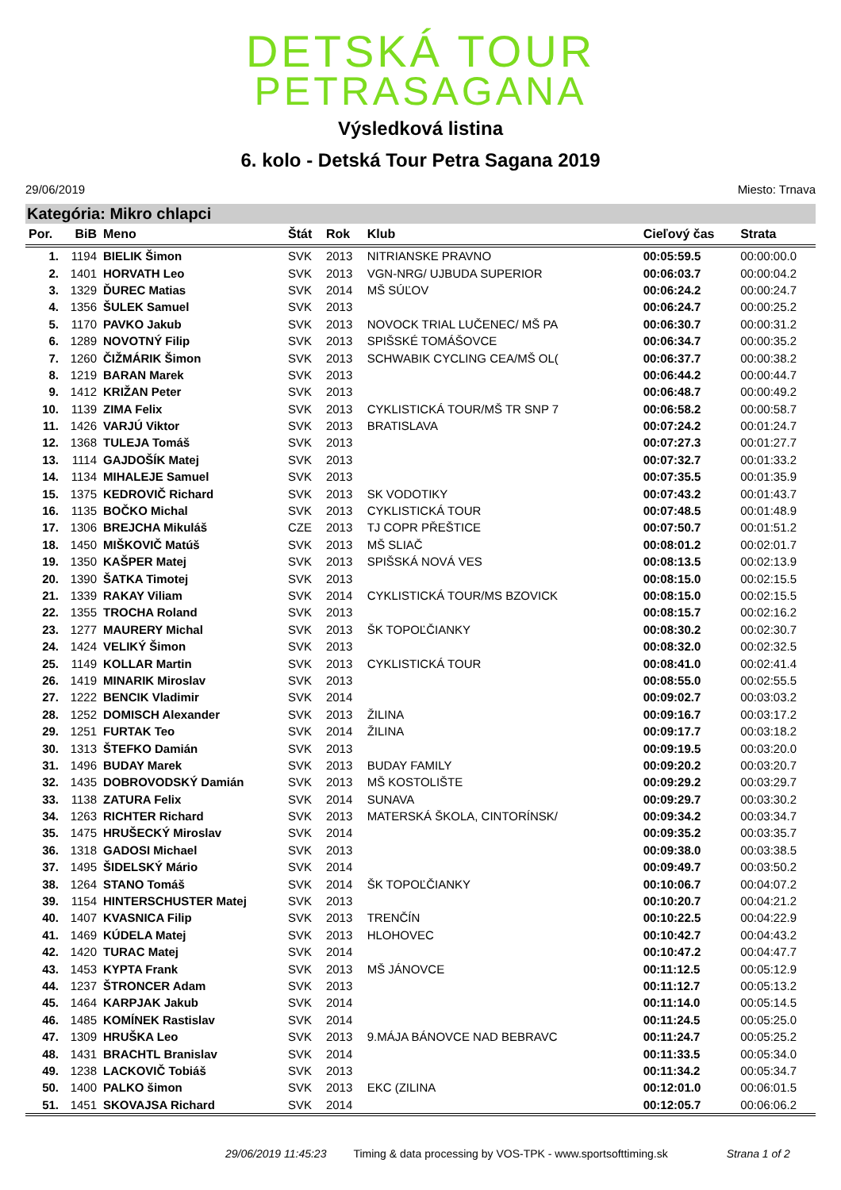DETSKÁ TOUR
PETRASAGANA
Výsledková listina
6. kolo - Detská Tour Petra Sagana 2019
29/06/2019 Miesto: Trnava
Kategória: Mikro chlapci
| Por. | BiB | Meno | Štát | Rok | Klub | Cieľový čas | Strata |
| --- | --- | --- | --- | --- | --- | --- | --- |
| 1. | 1194 | BIELIK Šimon | SVK | 2013 | NITRIANSKE PRAVNO | 00:05:59.5 | 00:00:00.0 |
| 2. | 1401 | HORVATH Leo | SVK | 2013 | VGN-NRG/ UJBUDA SUPERIOR | 00:06:03.7 | 00:00:04.2 |
| 3. | 1329 | ĎUREC Matias | SVK | 2014 | MŠ SÚĽOV | 00:06:24.2 | 00:00:24.7 |
| 4. | 1356 | ŠULEK Samuel | SVK | 2013 | | 00:06:24.7 | 00:00:25.2 |
| 5. | 1170 | PAVKO Jakub | SVK | 2013 | NOVOCK TRIAL LUČENEC/ MŠ PA | 00:06:30.7 | 00:00:31.2 |
| 6. | 1289 | NOVOTNÝ Filip | SVK | 2013 | SPIŠSKÉ TOMÁŠOVCE | 00:06:34.7 | 00:00:35.2 |
| 7. | 1260 | ČIŽMÁRIK Šimon | SVK | 2013 | SCHWABIK CYCLING CEA/MŠ OL( | 00:06:37.7 | 00:00:38.2 |
| 8. | 1219 | BARAN Marek | SVK | 2013 | | 00:06:44.2 | 00:00:44.7 |
| 9. | 1412 | KRIŽAN Peter | SVK | 2013 | | 00:06:48.7 | 00:00:49.2 |
| 10. | 1139 | ZIMA Felix | SVK | 2013 | CYKLISTICKÁ TOUR/MŠ TR SNP 7 | 00:06:58.2 | 00:00:58.7 |
| 11. | 1426 | VARJÚ Viktor | SVK | 2013 | BRATISLAVA | 00:07:24.2 | 00:01:24.7 |
| 12. | 1368 | TULEJA Tomáš | SVK | 2013 | | 00:07:27.3 | 00:01:27.7 |
| 13. | 1114 | GAJDOŠÍK Matej | SVK | 2013 | | 00:07:32.7 | 00:01:33.2 |
| 14. | 1134 | MIHALEJE Samuel | SVK | 2013 | | 00:07:35.5 | 00:01:35.9 |
| 15. | 1375 | KEDROVIČ Richard | SVK | 2013 | SK VODOTIKY | 00:07:43.2 | 00:01:43.7 |
| 16. | 1135 | BOČKO Michal | SVK | 2013 | CYKLISTICKÁ TOUR | 00:07:48.5 | 00:01:48.9 |
| 17. | 1306 | BREJCHA Mikuláš | CZE | 2013 | TJ COPR PŘEŠTICE | 00:07:50.7 | 00:01:51.2 |
| 18. | 1450 | MIŠKOVIČ Matúš | SVK | 2013 | MŠ SLIAČ | 00:08:01.2 | 00:02:01.7 |
| 19. | 1350 | KAŠPER Matej | SVK | 2013 | SPIŠSKÁ NOVÁ VES | 00:08:13.5 | 00:02:13.9 |
| 20. | 1390 | ŠATKA Timotej | SVK | 2013 | | 00:08:15.0 | 00:02:15.5 |
| 21. | 1339 | RAKAY Viliam | SVK | 2014 | CYKLISTICKÁ TOUR/MS BZOVICK | 00:08:15.0 | 00:02:15.5 |
| 22. | 1355 | TROCHA Roland | SVK | 2013 | | 00:08:15.7 | 00:02:16.2 |
| 23. | 1277 | MAURERY Michal | SVK | 2013 | ŠK TOPOĽČIANKY | 00:08:30.2 | 00:02:30.7 |
| 24. | 1424 | VELIKÝ Šimon | SVK | 2013 | | 00:08:32.0 | 00:02:32.5 |
| 25. | 1149 | KOLLAR Martin | SVK | 2013 | CYKLISTICKÁ TOUR | 00:08:41.0 | 00:02:41.4 |
| 26. | 1419 | MINARIK Miroslav | SVK | 2013 | | 00:08:55.0 | 00:02:55.5 |
| 27. | 1222 | BENCIK Vladimir | SVK | 2014 | | 00:09:02.7 | 00:03:03.2 |
| 28. | 1252 | DOMISCH Alexander | SVK | 2013 | ŽILINA | 00:09:16.7 | 00:03:17.2 |
| 29. | 1251 | FURTAK Teo | SVK | 2014 | ŽILINA | 00:09:17.7 | 00:03:18.2 |
| 30. | 1313 | ŠTEFKO Damián | SVK | 2013 | | 00:09:19.5 | 00:03:20.0 |
| 31. | 1496 | BUDAY Marek | SVK | 2013 | BUDAY FAMILY | 00:09:20.2 | 00:03:20.7 |
| 32. | 1435 | DOBROVODSKÝ Damián | SVK | 2013 | MŠ KOSTOLIŠTE | 00:09:29.2 | 00:03:29.7 |
| 33. | 1138 | ZATURA Felix | SVK | 2014 | SUNAVA | 00:09:29.7 | 00:03:30.2 |
| 34. | 1263 | RICHTER Richard | SVK | 2013 | MATERSKÁ ŠKOLA, CINTORÍNSK/ | 00:09:34.2 | 00:03:34.7 |
| 35. | 1475 | HRUŠECKÝ Miroslav | SVK | 2014 | | 00:09:35.2 | 00:03:35.7 |
| 36. | 1318 | GADOSI Michael | SVK | 2013 | | 00:09:38.0 | 00:03:38.5 |
| 37. | 1495 | ŠIDELSKÝ Mário | SVK | 2014 | | 00:09:49.7 | 00:03:50.2 |
| 38. | 1264 | STANO Tomáš | SVK | 2014 | ŠK TOPOĽČIANKY | 00:10:06.7 | 00:04:07.2 |
| 39. | 1154 | HINTERSCHUSTER Matej | SVK | 2013 | | 00:10:20.7 | 00:04:21.2 |
| 40. | 1407 | KVASNICA Filip | SVK | 2013 | TRENČÍN | 00:10:22.5 | 00:04:22.9 |
| 41. | 1469 | KÚDELA Matej | SVK | 2013 | HLOHOVEC | 00:10:42.7 | 00:04:43.2 |
| 42. | 1420 | TURAC Matej | SVK | 2014 | | 00:10:47.2 | 00:04:47.7 |
| 43. | 1453 | KYPTA Frank | SVK | 2013 | MŠ JÁNOVCE | 00:11:12.5 | 00:05:12.9 |
| 44. | 1237 | ŠTRONCER Adam | SVK | 2013 | | 00:11:12.7 | 00:05:13.2 |
| 45. | 1464 | KARPJAK Jakub | SVK | 2014 | | 00:11:14.0 | 00:05:14.5 |
| 46. | 1485 | KOMÍNEK Rastislav | SVK | 2014 | | 00:11:24.5 | 00:05:25.0 |
| 47. | 1309 | HRUŠKA Leo | SVK | 2013 | 9.MÁJA BÁNOVCE NAD BEBRAVC | 00:11:24.7 | 00:05:25.2 |
| 48. | 1431 | BRACHTL Branislav | SVK | 2014 | | 00:11:33.5 | 00:05:34.0 |
| 49. | 1238 | LACKOVIČ Tobiáš | SVK | 2013 | | 00:11:34.2 | 00:05:34.7 |
| 50. | 1400 | PALKO šimon | SVK | 2013 | EKC (ZILINA | 00:12:01.0 | 00:06:01.5 |
| 51. | 1451 | SKOVAJSA Richard | SVK | 2014 | | 00:12:05.7 | 00:06:06.2 |
29/06/2019 11:45:23 Timing & data processing by VOS-TPK - www.sportsofttiming.sk Strana 1 of 2